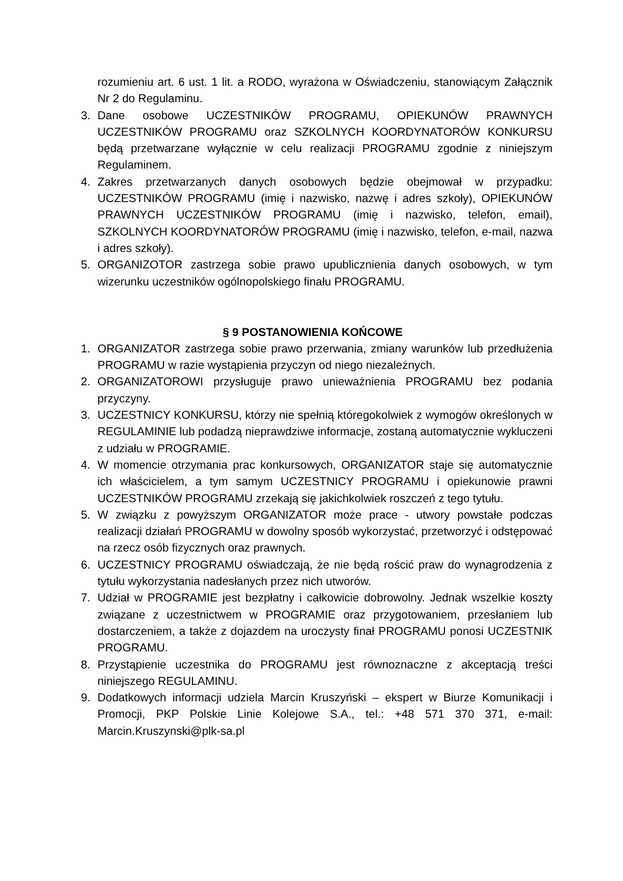rozumieniu art. 6 ust. 1 lit. a RODO, wyrażona w Oświadczeniu, stanowiącym Załącznik Nr 2 do Regulaminu.
3. Dane osobowe UCZESTNIKÓW PROGRAMU, OPIEKUNÓW PRAWNYCH UCZESTNIKÓW PROGRAMU oraz SZKOLNYCH KOORDYNATORÓW KONKURSU będą przetwarzane wyłącznie w celu realizacji PROGRAMU zgodnie z niniejszym Regulaminem.
4. Zakres przetwarzanych danych osobowych będzie obejmował w przypadku: UCZESTNIKÓW PROGRAMU (imię i nazwisko, nazwę i adres szkoły), OPIEKUNÓW PRAWNYCH UCZESTNIKÓW PROGRAMU (imię i nazwisko, telefon, email), SZKOLNYCH KOORDYNATORÓW PROGRAMU (imię i nazwisko, telefon, e-mail, nazwa i adres szkoły).
5. ORGANIZOTOR zastrzega sobie prawo upublicznienia danych osobowych, w tym wizerunku uczestników ogólnopolskiego finału PROGRAMU.
§ 9 POSTANOWIENIA KOŃCOWE
1. ORGANIZATOR zastrzega sobie prawo przerwania, zmiany warunków lub przedłużenia PROGRAMU w razie wystąpienia przyczyn od niego niezależnych.
2. ORGANIZATOROWI przysługuje prawo unieważnienia PROGRAMU bez podania przyczyny.
3. UCZESTNICY KONKURSU, którzy nie spełnią któregokolwiek z wymogów określonych w REGULAMINIE lub podadzą nieprawdziwe informacje, zostaną automatycznie wykluczeni z udziału w PROGRAMIE.
4. W momencie otrzymania prac konkursowych, ORGANIZATOR staje się automatycznie ich właścicielem, a tym samym UCZESTNICY PROGRAMU i opiekunowie prawni UCZESTNIKÓW PROGRAMU zrzekają się jakichkolwiek roszczeń z tego tytułu.
5. W związku z powyższym ORGANIZATOR może prace - utwory powstałe podczas realizacji działań PROGRAMU w dowolny sposób wykorzystać, przetworzyć i odstępować na rzecz osób fizycznych oraz prawnych.
6. UCZESTNICY PROGRAMU oświadczają, że nie będą rościć praw do wynagrodzenia z tytułu wykorzystania nadesłanych przez nich utworów.
7. Udział w PROGRAMIE jest bezpłatny i całkowicie dobrowolny. Jednak wszelkie koszty związane z uczestnictwem w PROGRAMIE oraz przygotowaniem, przesłaniem lub dostarczeniem, a także z dojazdem na uroczysty finał PROGRAMU ponosi UCZESTNIK PROGRAMU.
8. Przystąpienie uczestnika do PROGRAMU jest równoznaczne z akceptacją treści niniejszego REGULAMINU.
9. Dodatkowych informacji udziela Marcin Kruszyński – ekspert w Biurze Komunikacji i Promocji, PKP Polskie Linie Kolejowe S.A., tel.: +48 571 370 371, e-mail: Marcin.Kruszynski@plk-sa.pl